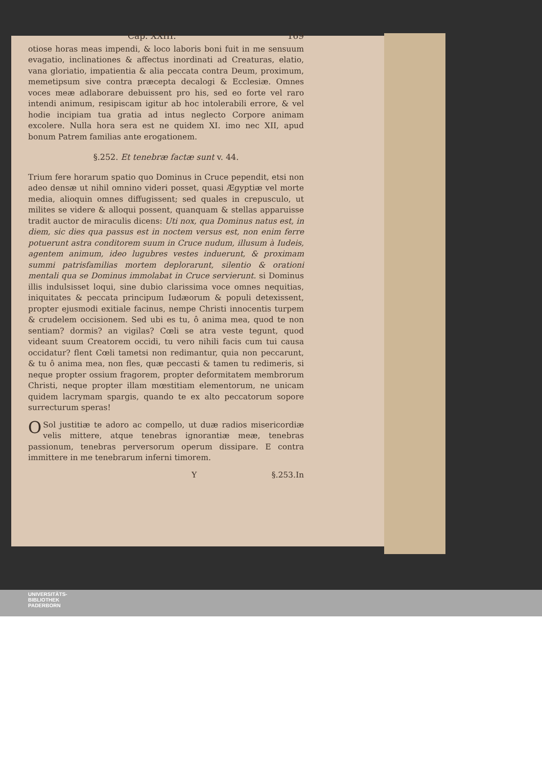Cap. XXIII. 169
otiose horas meas impendi, & loco laboris boni fuit in me sensuum evagatio, inclinationes & affectus inordinati ad Creaturas, elatio, vana gloriatio, impatientia & alia peccata contra Deum, proximum, memetipsum sive contra præcepta decalogi & Ecclesiæ. Omnes voces meæ adlaborare debuissent pro his, sed eo forte vel raro intendi animum, resipiscam igitur ab hoc intolerabili errore, & vel hodie incipiam tua gratia ad intus neglecto Corpore animam excolere. Nulla hora sera est ne quidem XI. imo nec XII, apud bonum Patrem familias ante erogationem.
§.252. Et tenebræ factæ sunt v. 44.
Trium fere horarum spatio quo Dominus in Cruce pependit, etsi non adeo densæ ut nihil omnino videri posset, quasi Ægyptiæ vel morte media, alioquin omnes diffugissent; sed quales in crepusculo, ut milites se videre & alloqui possent, quanquam & stellas apparuisse tradit auctor de miraculis dicens: Uti nox, qua Dominus natus est, in diem, sic dies qua passus est in noctem versus est, non enim ferre potuerunt astra conditorem suum in Cruce nudum, illusum à Iudeis, agentem animum, ideo lugubres vestes induerunt, & proximam summi patrisfamilias mortem deplorarunt, silentio & orationi mentali qua se Dominus immolabat in Cruce servierunt. si Dominus illis indulsisset loqui, sine dubio clarissima voce omnes nequitias, iniquitates & peccata principum Iudæorum & populi detexissent, propter ejusmodi exitiale facinus, nempe Christi innocentis turpem & crudelem occisionem. Sed ubi es tu, ô anima mea, quod te non sentiam? dormis? an vigilas? Cœli se atra veste tegunt, quod videant suum Creatorem occidi, tu vero nihili facis cum tui causa occidatur? flent Cœli tametsi non redimantur, quia non peccarunt, & tu ô anima mea, non fles, quæ peccasti & tamen tu redimeris, si neque propter ossium fragorem, propter deformitatem membrorum Christi, neque propter illam mœstitiam elementorum, ne unicam quidem lacrymam spargis, quando te ex alto peccatorum sopore surrecturum speras!
O Sol justitiæ te adoro ac compello, ut duæ radios misericordiæ velis mittere, atque tenebras ignorantiæ meæ, tenebras passionum, tenebras perversorum operum dissipare. E contra immittere in me tenebrarum inferni timorem.
Y §.253.In
UNIVERSITÄTS-
BIBLIOTHEK
PADERBORN